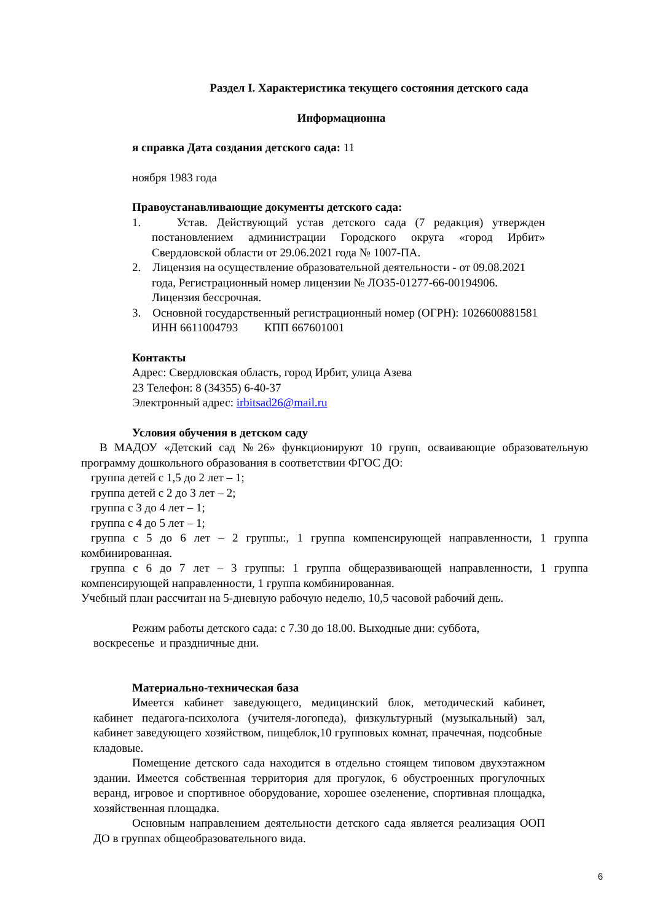Раздел I. Характеристика текущего состояния детского сада
Информационна
я справка Дата создания детского сада: 11
ноября 1983 года
Правоустанавливающие документы детского сада:
1. Устав. Действующий устав детского сада (7 редакция) утвержден постановлением администрации Городского округа «город Ирбит» Свердловской области от 29.06.2021 года № 1007-ПА.
2. Лицензия на осуществление образовательной деятельности - от 09.08.2021 года, Регистрационный номер лицензии № ЛО35-01277-66-00194906. Лицензия бессрочная.
3. Основной государственный регистрационный номер (ОГРН): 1026600881581 ИНН 6611004793 КПП 667601001
Контакты
Адрес: Свердловская область, город Ирбит, улица Азева
23 Телефон: 8 (34355) 6-40-37
Электронный адрес: irbitsad26@mail.ru
Условия обучения в детском саду
В МАДОУ «Детский сад №26» функционируют 10 групп, осваивающие образовательную программу дошкольного образования в соответствии ФГОС ДО:
группа детей с 1,5 до 2 лет – 1;
группа детей с 2 до 3 лет – 2;
группа с 3 до 4 лет – 1;
группа с 4 до 5 лет – 1;
группа с 5 до 6 лет – 2 группы:, 1 группа компенсирующей направленности, 1 группа комбинированная.
группа с 6 до 7 лет – 3 группы: 1 группа общеразвивающей направленности, 1 группа компенсирующей направленности, 1 группа комбинированная.
Учебный план рассчитан на 5-дневную рабочую неделю, 10,5 часовой рабочий день.
Режим работы детского сада: с 7.30 до 18.00. Выходные дни: суббота, воскресенье и праздничные дни.
Материально-техническая база
Имеется кабинет заведующего, медицинский блок, методический кабинет, кабинет педагога-психолога (учителя-логопеда), физкультурный (музыкальный) зал, кабинет заведующего хозяйством, пищеблок,10 групповых комнат, прачечная, подсобные кладовые.
Помещение детского сада находится в отдельно стоящем типовом двухэтажном здании. Имеется собственная территория для прогулок, 6 обустроенных прогулочных веранд, игровое и спортивное оборудование, хорошее озеленение, спортивная площадка, хозяйственная площадка.
Основным направлением деятельности детского сада является реализация ООП ДО в группах общеобразовательного вида.
6